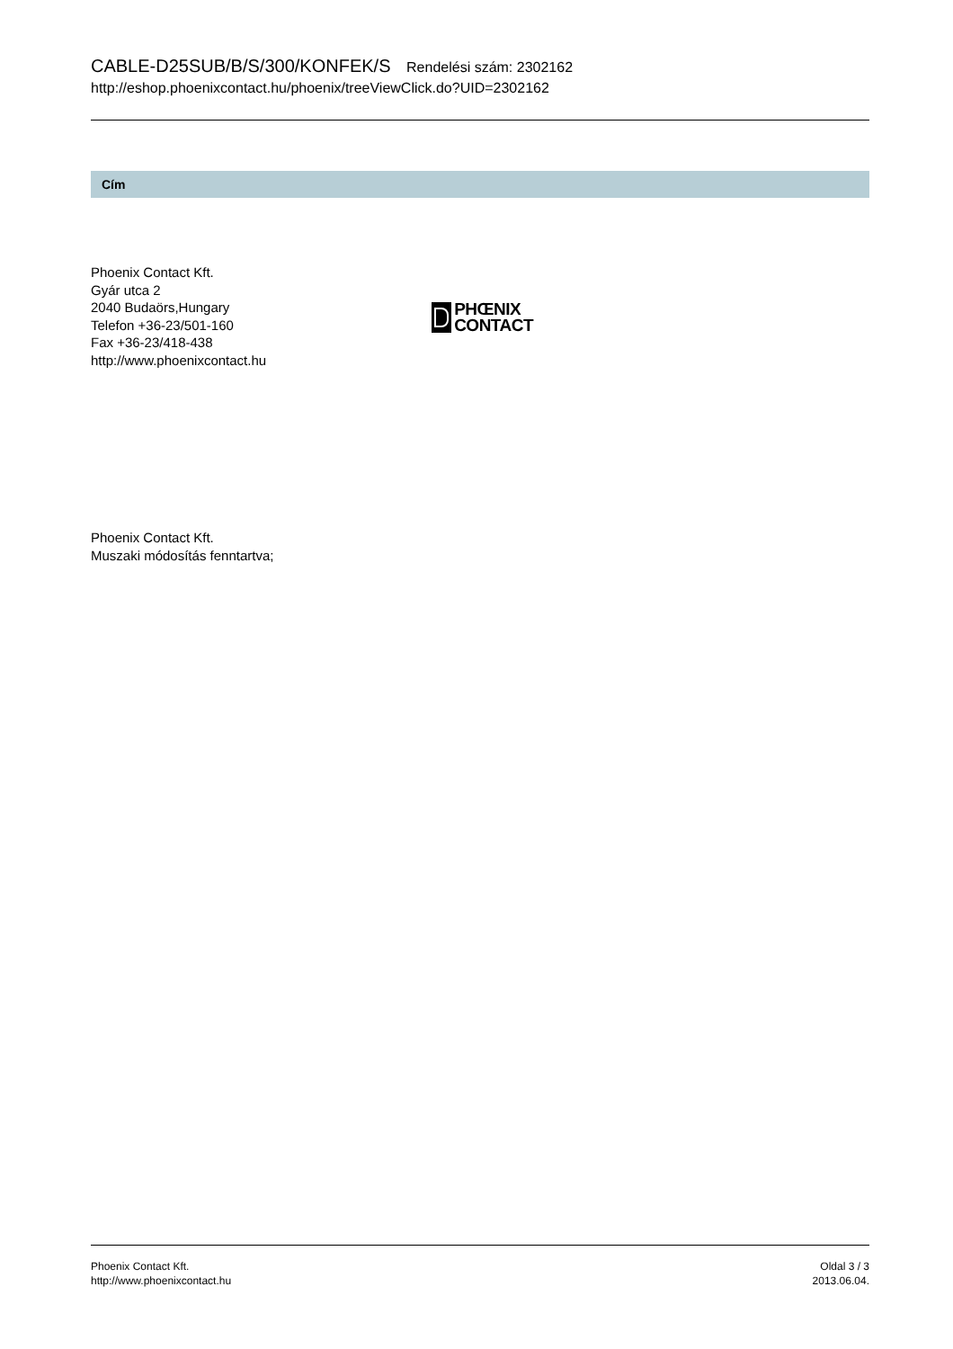CABLE-D25SUB/B/S/300/KONFEK/S Rendelési szám: 2302162
http://eshop.phoenixcontact.hu/phoenix/treeViewClick.do?UID=2302162
Cím
Phoenix Contact Kft.
Gyár utca 2
2040 Budaörs,Hungary
Telefon +36-23/501-160
Fax +36-23/418-438
http://www.phoenixcontact.hu
PHŒNIX
CONTACT
Phoenix Contact Kft.
Muszaki módosítás fenntartva;
Phoenix Contact Kft.
http://www.phoenixcontact.hu
Oldal 3 / 3
2013.06.04.